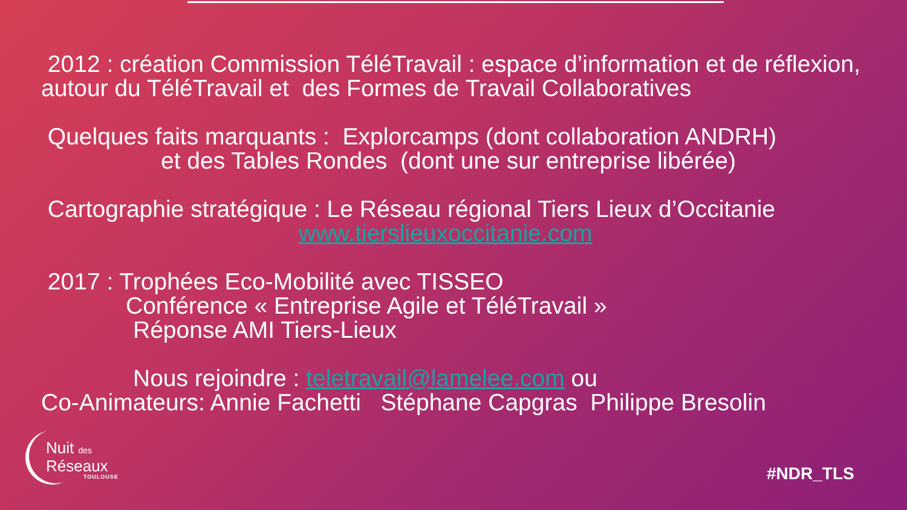2012 : création Commission TéléTravail : espace d’information et de réflexion, autour du TéléTravail et des Formes de Travail Collaboratives
Quelques faits marquants : Explorcamps (dont collaboration ANDRH)
et des Tables Rondes (dont une sur entreprise libérée)
Cartographie stratégique : Le Réseau régional Tiers Lieux d’Occitanie
www.tierslieuxoccitanie.com
2017 : Trophées Eco-Mobilité avec TISSEO
Conférence « Entreprise Agile et TéléTravail »
Réponse AMI Tiers-Lieux
Nous rejoindre : teletravail@lamelee.com ou
Co-Animateurs: Annie Fachetti Stéphane Capgras Philippe Bresolin
Nuit des
Réseaux
TOULOUSE
#NDR_TLS